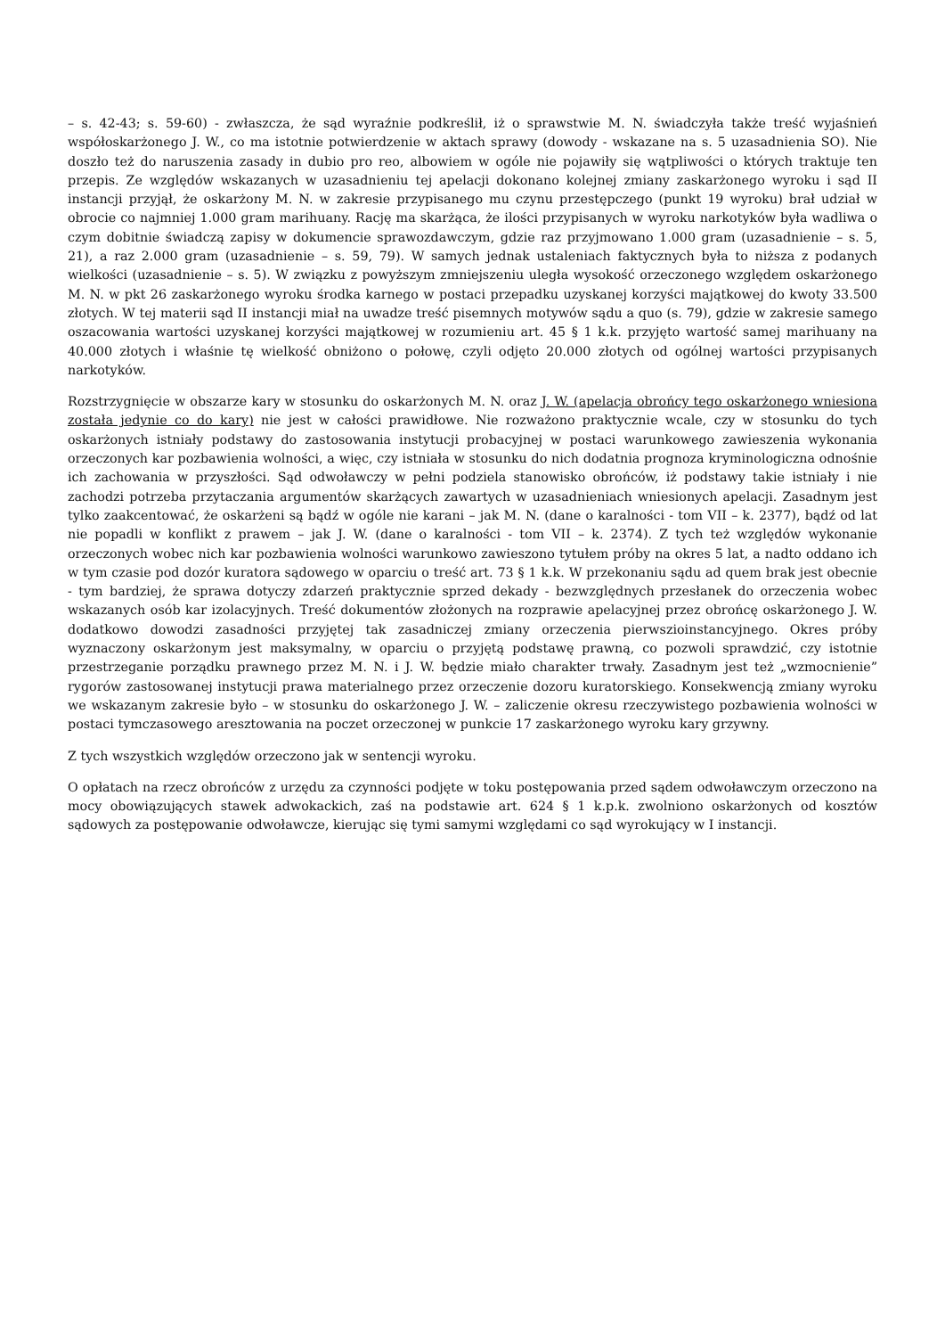– s. 42-43; s. 59-60) - zwłaszcza, że sąd wyraźnie podkreślił, iż o sprawstwie M. N. świadczyła także treść wyjaśnień współoskarżonego J. W., co ma istotnie potwierdzenie w aktach sprawy (dowody - wskazane na s. 5 uzasadnienia SO). Nie doszło też do naruszenia zasady in dubio pro reo, albowiem w ogóle nie pojawiły się wątpliwości o których traktuje ten przepis. Ze względów wskazanych w uzasadnieniu tej apelacji dokonano kolejnej zmiany zaskarżonego wyroku i sąd II instancji przyjął, że oskarżony M. N. w zakresie przypisanego mu czynu przestępczego (punkt 19 wyroku) brał udział w obrocie co najmniej 1.000 gram marihuany. Rację ma skarżąca, że ilości przypisanych w wyroku narkotyków była wadliwa o czym dobitnie świadczą zapisy w dokumencie sprawozdawczym, gdzie raz przyjmowano 1.000 gram (uzasadnienie – s. 5, 21), a raz 2.000 gram (uzasadnienie – s. 59, 79). W samych jednak ustaleniach faktycznych była to niższa z podanych wielkości (uzasadnienie – s. 5). W związku z powyższym zmniejszeniu uległa wysokość orzeczonego względem oskarżonego M. N. w pkt 26 zaskarżonego wyroku środka karnego w postaci przepadku uzyskanej korzyści majątkowej do kwoty 33.500 złotych. W tej materii sąd II instancji miał na uwadze treść pisemnych motywów sądu a quo (s. 79), gdzie w zakresie samego oszacowania wartości uzyskanej korzyści majątkowej w rozumieniu art. 45 § 1 k.k. przyjęto wartość samej marihuany na 40.000 złotych i właśnie tę wielkość obniżono o połowę, czyli odjęto 20.000 złotych od ogólnej wartości przypisanych narkotyków.
Rozstrzygnięcie w obszarze kary w stosunku do oskarżonych M. N. oraz J. W. (apelacja obrońcy tego oskarżonego wniesiona została jedynie co do kary) nie jest w całości prawidłowe. Nie rozważono praktycznie wcale, czy w stosunku do tych oskarżonych istniały podstawy do zastosowania instytucji probacyjnej w postaci warunkowego zawieszenia wykonania orzeczonych kar pozbawienia wolności, a więc, czy istniała w stosunku do nich dodatnia prognoza kryminologiczna odnośnie ich zachowania w przyszłości. Sąd odwoławczy w pełni podziela stanowisko obrońców, iż podstawy takie istniały i nie zachodzi potrzeba przytaczania argumentów skarżących zawartych w uzasadnieniach wniesionych apelacji. Zasadnym jest tylko zaakcentować, że oskarżeni są bądź w ogóle nie karani – jak M. N. (dane o karalności - tom VII – k. 2377), bądź od lat nie popadli w konflikt z prawem – jak J. W. (dane o karalności - tom VII – k. 2374). Z tych też względów wykonanie orzeczonych wobec nich kar pozbawienia wolności warunkowo zawieszono tytułem próby na okres 5 lat, a nadto oddano ich w tym czasie pod dozór kuratora sądowego w oparciu o treść art. 73 § 1 k.k. W przekonaniu sądu ad quem brak jest obecnie - tym bardziej, że sprawa dotyczy zdarzeń praktycznie sprzed dekady - bezwzględnych przesłanek do orzeczenia wobec wskazanych osób kar izolacyjnych. Treść dokumentów złożonych na rozprawie apelacyjnej przez obrońcę oskarżonego J. W. dodatkowo dowodzi zasadności przyjętej tak zasadniczej zmiany orzeczenia pierwszioinstancyjnego. Okres próby wyznaczony oskarżonym jest maksymalny, w oparciu o przyjętą podstawę prawną, co pozwoli sprawdzić, czy istotnie przestrzeganie porządku prawnego przez M. N. i J. W. będzie miało charakter trwały. Zasadnym jest też „wzmocnienie” rygorów zastosowanej instytucji prawa materialnego przez orzeczenie dozoru kuratorskiego. Konsekwencją zmiany wyroku we wskazanym zakresie było – w stosunku do oskarżonego J. W. – zaliczenie okresu rzeczywistego pozbawienia wolności w postaci tymczasowego aresztowania na poczet orzeczonej w punkcie 17 zaskarżonego wyroku kary grzywny.
Z tych wszystkich względów orzeczono jak w sentencji wyroku.
O opłatach na rzecz obrońców z urzędu za czynności podjęte w toku postępowania przed sądem odwoławczym orzeczono na mocy obowiązujących stawek adwokackich, zaś na podstawie art. 624 § 1 k.p.k. zwolniono oskarżonych od kosztów sądowych za postępowanie odwoławcze, kierując się tymi samymi względami co sąd wyrokujący w I instancji.